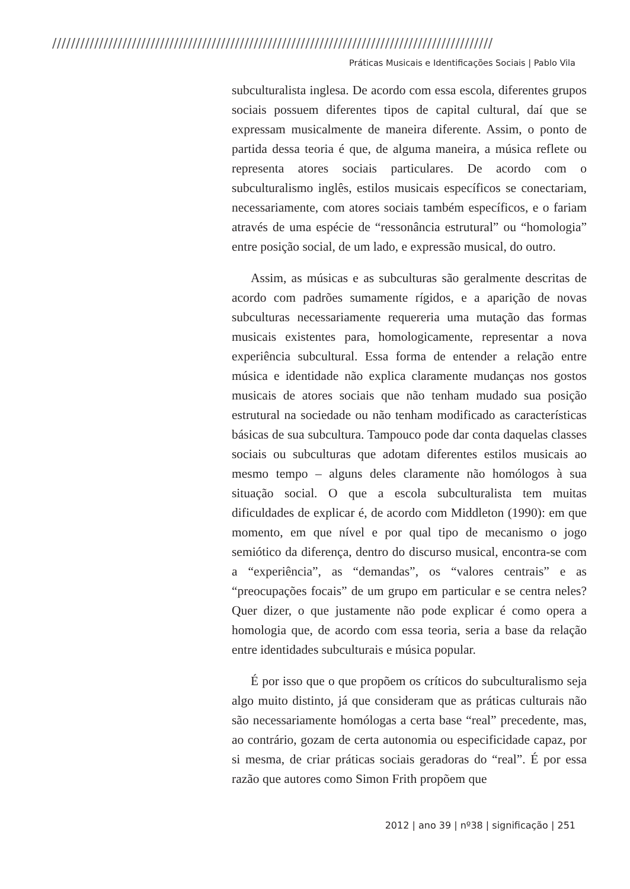//////////////////////////////////////////////////////////////////////////////////////////////
Práticas Musicais e Identificações Sociais | Pablo Vila
subculturalista inglesa. De acordo com essa escola, diferentes grupos sociais possuem diferentes tipos de capital cultural, daí que se expressam musicalmente de maneira diferente. Assim, o ponto de partida dessa teoria é que, de alguma maneira, a música reflete ou representa atores sociais particulares. De acordo com o subculturalismo inglês, estilos musicais específicos se conectariam, necessariamente, com atores sociais também específicos, e o fariam através de uma espécie de “ressonância estrutural” ou “homologia” entre posição social, de um lado, e expressão musical, do outro.
Assim, as músicas e as subculturas são geralmente descritas de acordo com padrões sumamente rígidos, e a aparição de novas subculturas necessariamente requereria uma mutação das formas musicais existentes para, homologicamente, representar a nova experiência subcultural. Essa forma de entender a relação entre música e identidade não explica claramente mudanças nos gostos musicais de atores sociais que não tenham mudado sua posição estrutural na sociedade ou não tenham modificado as características básicas de sua subcultura. Tampouco pode dar conta daquelas classes sociais ou subculturas que adotam diferentes estilos musicais ao mesmo tempo – alguns deles claramente não homólogos à sua situação social. O que a escola subculturalista tem muitas dificuldades de explicar é, de acordo com Middleton (1990): em que momento, em que nível e por qual tipo de mecanismo o jogo semiótico da diferença, dentro do discurso musical, encontra-se com a “experiência”, as “demandas”, os “valores centrais” e as “preocupações focais” de um grupo em particular e se centra neles? Quer dizer, o que justamente não pode explicar é como opera a homologia que, de acordo com essa teoria, seria a base da relação entre identidades subculturais e música popular.
É por isso que o que propõem os críticos do subculturalismo seja algo muito distinto, já que consideram que as práticas culturais não são necessariamente homólogas a certa base “real” precedente, mas, ao contrário, gozam de certa autonomia ou especificidade capaz, por si mesma, de criar práticas sociais geradoras do “real”. É por essa razão que autores como Simon Frith propõem que
2012 | ano 39 | nº38 | significação | 251